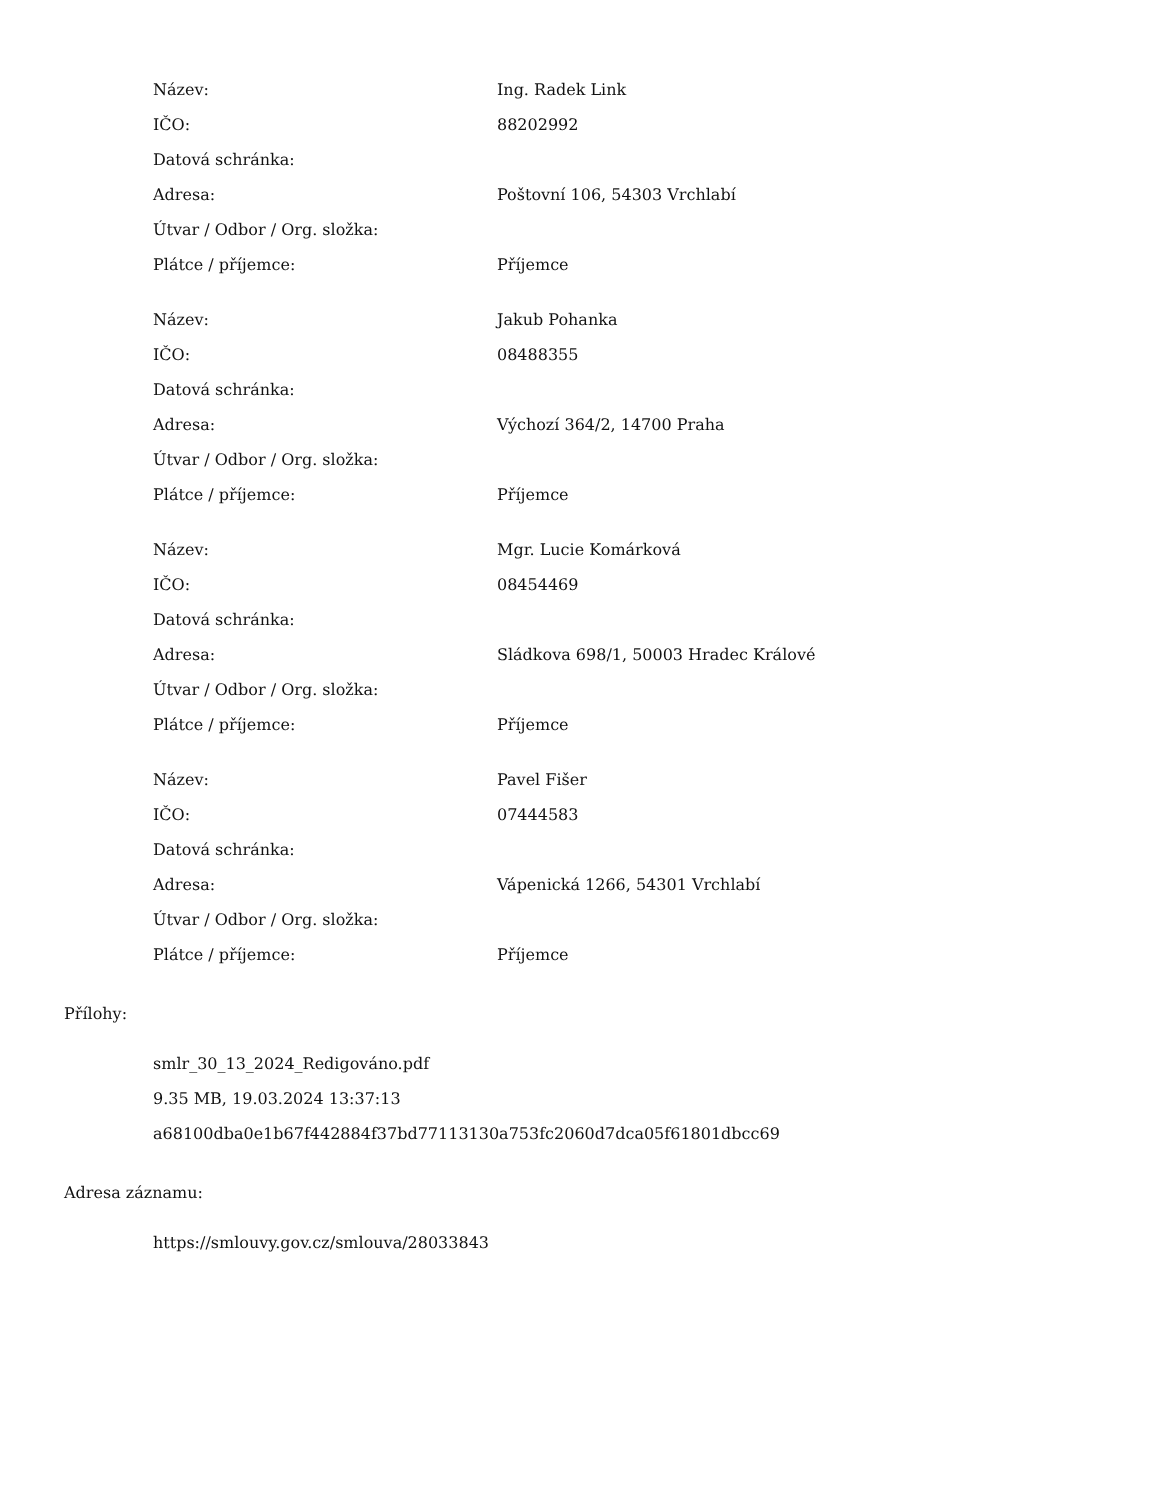| Název: | Ing. Radek Link |
| IČO: | 88202992 |
| Datová schránka: | |
| Adresa: | Poštovní 106, 54303 Vrchlabí |
| Útvar / Odbor / Org. složka: | |
| Plátce / příjemce: | Příjemce |
| Název: | Jakub Pohanka |
| IČO: | 08488355 |
| Datová schránka: | |
| Adresa: | Výchozí 364/2, 14700 Praha |
| Útvar / Odbor / Org. složka: | |
| Plátce / příjemce: | Příjemce |
| Název: | Mgr. Lucie Komárková |
| IČO: | 08454469 |
| Datová schránka: | |
| Adresa: | Sládkova 698/1, 50003 Hradec Králové |
| Útvar / Odbor / Org. složka: | |
| Plátce / příjemce: | Příjemce |
| Název: | Pavel Fišer |
| IČO: | 07444583 |
| Datová schránka: | |
| Adresa: | Vápenická 1266, 54301 Vrchlabí |
| Útvar / Odbor / Org. složka: | |
| Plátce / příjemce: | Příjemce |
Přílohy:
smlr_30_13_2024_Redigováno.pdf
9.35 MB, 19.03.2024 13:37:13
a68100dba0e1b67f442884f37bd77113130a753fc2060d7dca05f61801dbcc69
Adresa záznamu:
https://smlouvy.gov.cz/smlouva/28033843